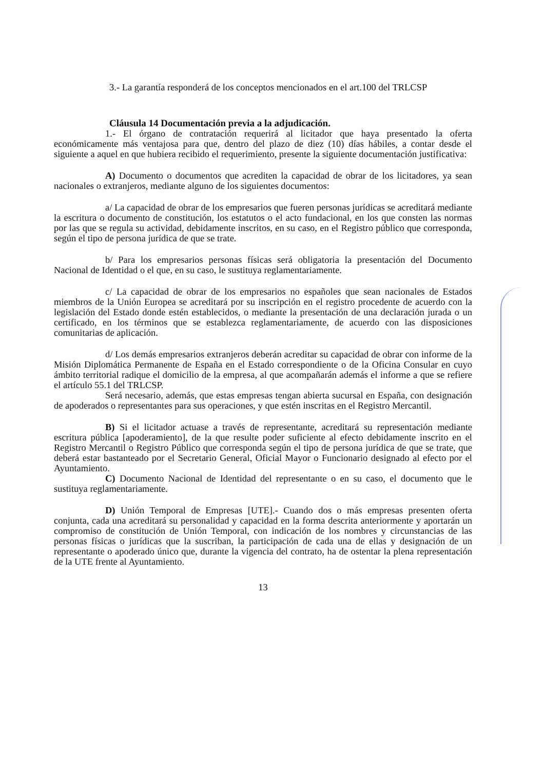3.- La garantía responderá de los conceptos mencionados en el art.100 del TRLCSP
Cláusula 14 Documentación previa a la adjudicación.
1.- El órgano de contratación requerirá al licitador que haya presentado la oferta económicamente más ventajosa para que, dentro del plazo de diez (10) días hábiles, a contar desde el siguiente a aquel en que hubiera recibido el requerimiento, presente la siguiente documentación justificativa:
A) Documento o documentos que acrediten la capacidad de obrar de los licitadores, ya sean nacionales o extranjeros, mediante alguno de los siguientes documentos:
a/ La capacidad de obrar de los empresarios que fueren personas jurídicas se acreditará mediante la escritura o documento de constitución, los estatutos o el acto fundacional, en los que consten las normas por las que se regula su actividad, debidamente inscritos, en su caso, en el Registro público que corresponda, según el tipo de persona jurídica de que se trate.
b/ Para los empresarios personas físicas será obligatoria la presentación del Documento Nacional de Identidad o el que, en su caso, le sustituya reglamentariamente.
c/ La capacidad de obrar de los empresarios no españoles que sean nacionales de Estados miembros de la Unión Europea se acreditará por su inscripción en el registro procedente de acuerdo con la legislación del Estado donde estén establecidos, o mediante la presentación de una declaración jurada o un certificado, en los términos que se establezca reglamentariamente, de acuerdo con las disposiciones comunitarias de aplicación.
d/ Los demás empresarios extranjeros deberán acreditar su capacidad de obrar con informe de la Misión Diplomática Permanente de España en el Estado correspondiente o de la Oficina Consular en cuyo ámbito territorial radique el domicilio de la empresa, al que acompañarán además el informe a que se refiere el artículo 55.1 del TRLCSP.
Será necesario, además, que estas empresas tengan abierta sucursal en España, con designación de apoderados o representantes para sus operaciones, y que estén inscritas en el Registro Mercantil.
B) Si el licitador actuase a través de representante, acreditará su representación mediante escritura pública [apoderamiento], de la que resulte poder suficiente al efecto debidamente inscrito en el Registro Mercantil o Registro Público que corresponda según el tipo de persona jurídica de que se trate, que deberá estar bastanteado por el Secretario General, Oficial Mayor o Funcionario designado al efecto por el Ayuntamiento.
C) Documento Nacional de Identidad del representante o en su caso, el documento que le sustituya reglamentariamente.
D) Unión Temporal de Empresas [UTE].- Cuando dos o más empresas presenten oferta conjunta, cada una acreditará su personalidad y capacidad en la forma descrita anteriormente y aportarán un compromiso de constitución de Unión Temporal, con indicación de los nombres y circunstancias de las personas físicas o jurídicas que la suscriban, la participación de cada una de ellas y designación de un representante o apoderado único que, durante la vigencia del contrato, ha de ostentar la plena representación de la UTE frente al Ayuntamiento.
13